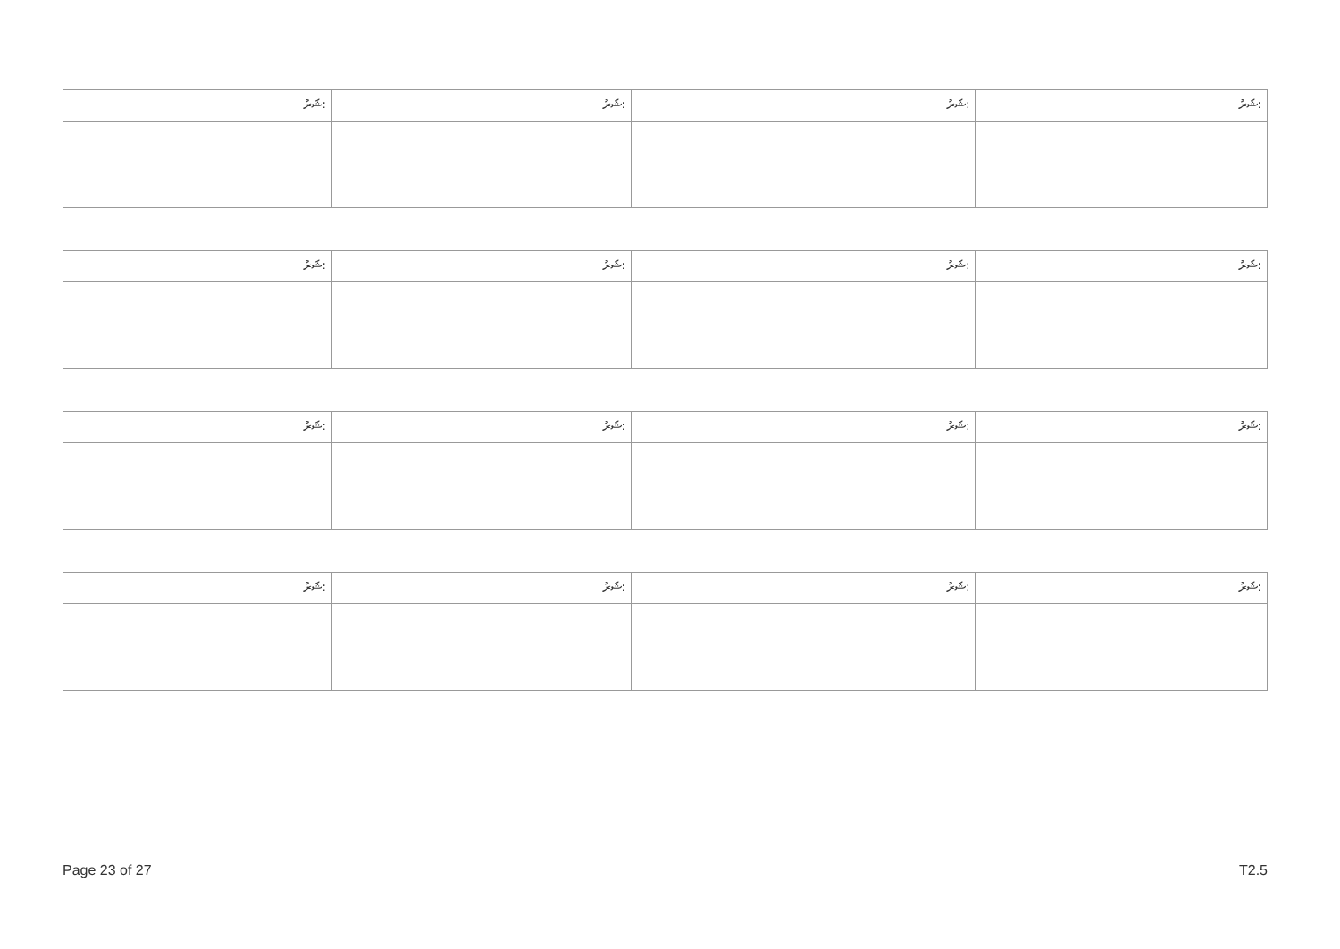| ޝަރު: | ޝަރު: | ޝަރު: | ޝަރު: |
| ޝަރު: | ޝަރު: | ޝަރު: | ޝަރު: |
| ޝަރު: | ޝަރު: | ޝަރު: | ޝަރު: |
| ޝަރު: | ޝަރު: | ޝަރު: | ޝަރު: |
Page 23 of 27 T2.5